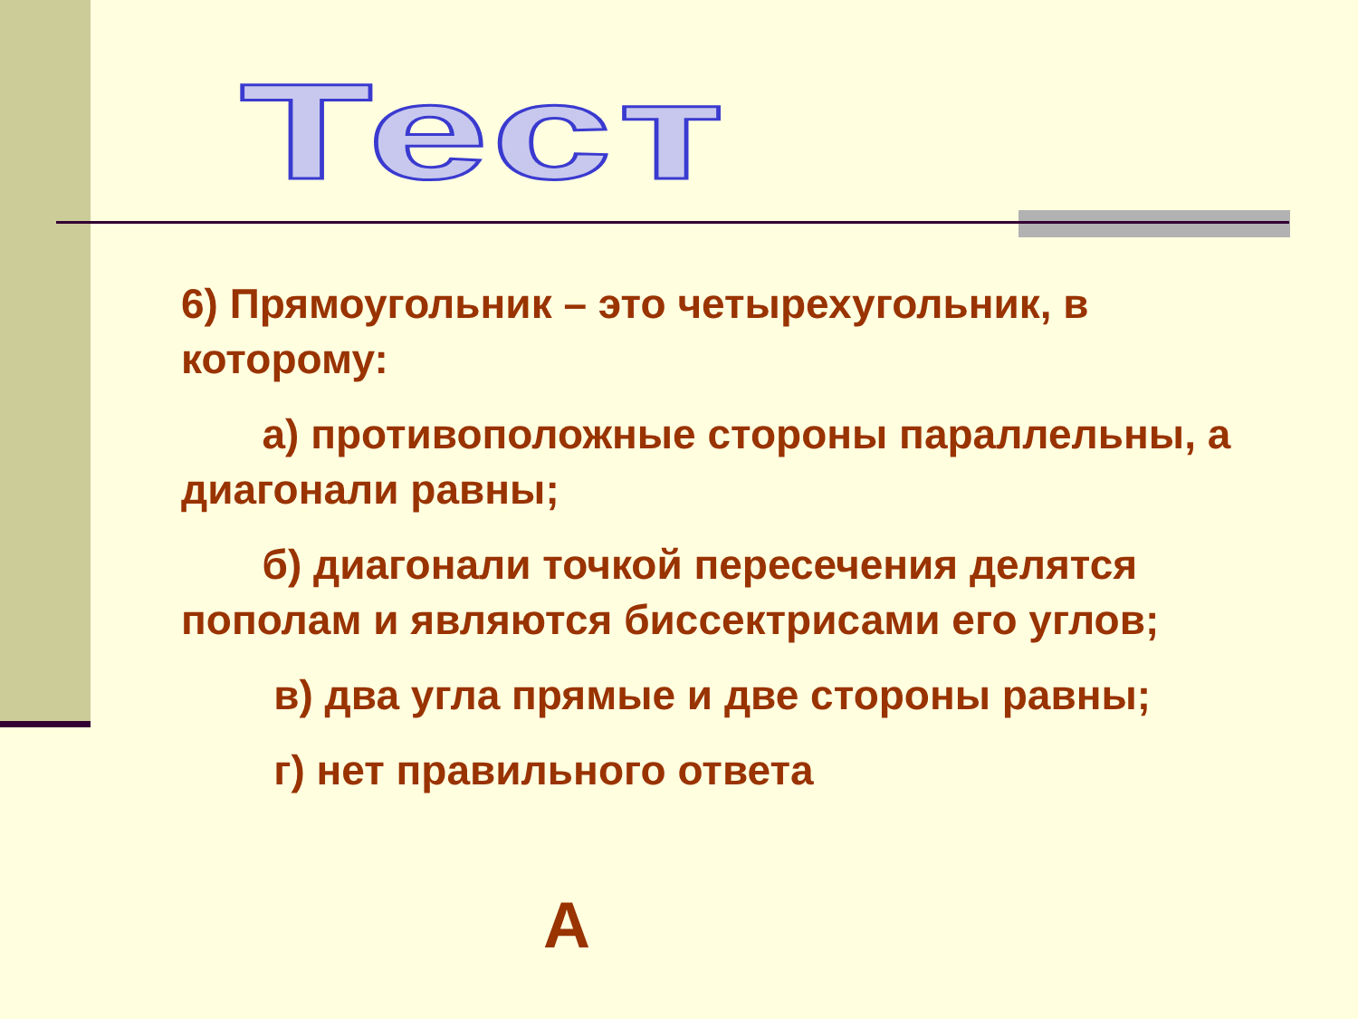Тест
6) Прямоугольник – это четырехугольник, в которому:
а) противоположные стороны параллельны, а диагонали равны;
б) диагонали точкой пересечения делятся пополам и являются биссектрисами его углов;
в) два угла прямые и две стороны равны;
г) нет правильного ответа
А